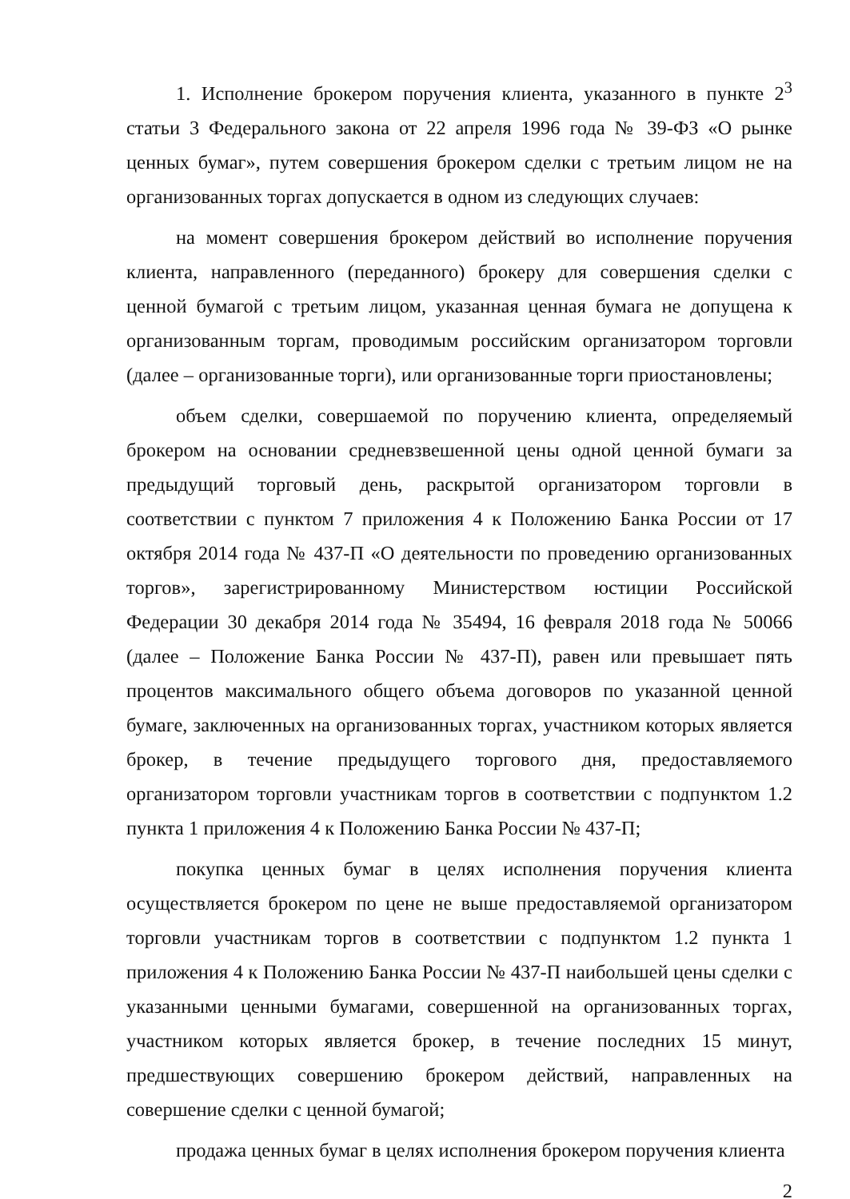1. Исполнение брокером поручения клиента, указанного в пункте 2<sup>3</sup> статьи 3 Федерального закона от 22 апреля 1996 года № 39-ФЗ «О рынке ценных бумаг», путем совершения брокером сделки с третьим лицом не на организованных торгах допускается в одном из следующих случаев:
на момент совершения брокером действий во исполнение поручения клиента, направленного (переданного) брокеру для совершения сделки с ценной бумагой с третьим лицом, указанная ценная бумага не допущена к организованным торгам, проводимым российским организатором торговли (далее – организованные торги), или организованные торги приостановлены;
объем сделки, совершаемой по поручению клиента, определяемый брокером на основании средневзвешенной цены одной ценной бумаги за предыдущий торговый день, раскрытой организатором торговли в соответствии с пунктом 7 приложения 4 к Положению Банка России от 17 октября 2014 года № 437-П «О деятельности по проведению организованных торгов», зарегистрированному Министерством юстиции Российской Федерации 30 декабря 2014 года № 35494, 16 февраля 2018 года № 50066 (далее – Положение Банка России № 437-П), равен или превышает пять процентов максимального общего объема договоров по указанной ценной бумаге, заключенных на организованных торгах, участником которых является брокер, в течение предыдущего торгового дня, предоставляемого организатором торговли участникам торгов в соответствии с подпунктом 1.2 пункта 1 приложения 4 к Положению Банка России № 437-П;
покупка ценных бумаг в целях исполнения поручения клиента осуществляется брокером по цене не выше предоставляемой организатором торговли участникам торгов в соответствии с подпунктом 1.2 пункта 1 приложения 4 к Положению Банка России № 437-П наибольшей цены сделки с указанными ценными бумагами, совершенной на организованных торгах, участником которых является брокер, в течение последних 15 минут, предшествующих совершению брокером действий, направленных на совершение сделки с ценной бумагой;
продажа ценных бумаг в целях исполнения брокером поручения клиента
2